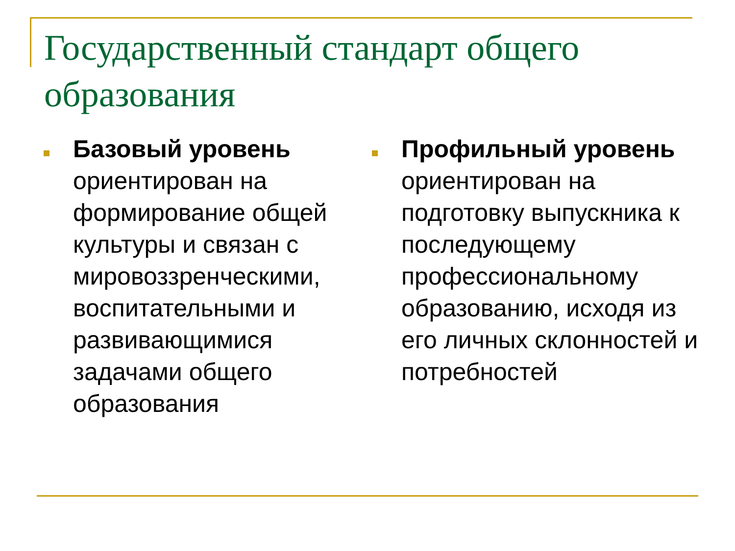Государственный стандарт общего образования
Базовый уровень ориентирован на формирование общей культуры и связан с мировоззренческими, воспитательными и развивающимися задачами общего образования
Профильный уровень ориентирован на подготовку выпускника к последующему профессиональному образованию, исходя из его личных склонностей и потребностей